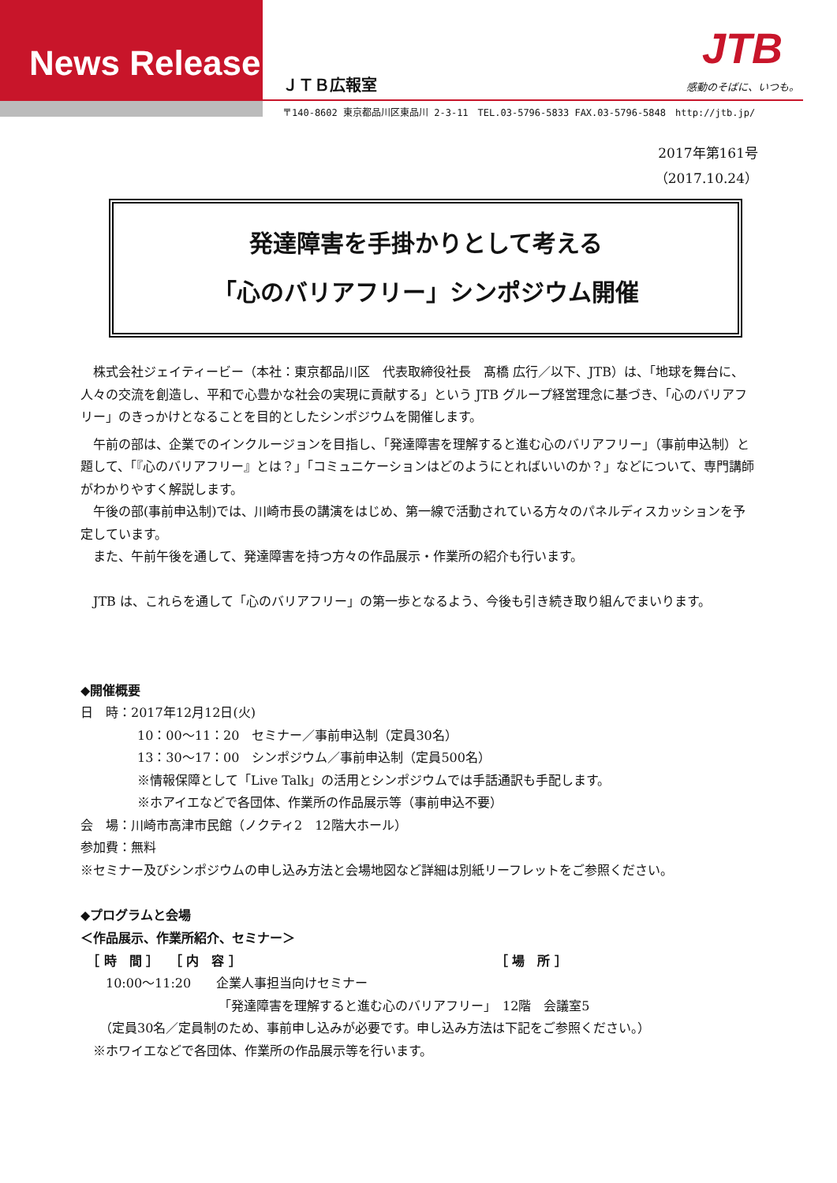News Release ＪＴＢ広報室
JTB
感動のそばに、いつも。
〒140-8602 東京都品川区東品川 2-3-11　TEL.03-5796-5833 FAX.03-5796-5848　http://jtb.jp/
2017年第161号
（2017.10.24）
発達障害を手掛かりとして考える
「心のバリアフリー」シンポジウム開催
　株式会社ジェイティービー（本社：東京都品川区　代表取締役社長　髙橋 広行／以下、JTB）は、「地球を舞台に、人々の交流を創造し、平和で心豊かな社会の実現に貢献する」という JTB グループ経営理念に基づき、「心のバリアフリー」のきっかけとなることを目的としたシンポジウムを開催します。
　午前の部は、企業でのインクルージョンを目指し、「発達障害を理解すると進む心のバリアフリー」（事前申込制）と題して、「『心のバリアフリー』とは？」「コミュニケーションはどのようにとればいいのか？」などについて、専門講師がわかりやすく解説します。
　午後の部(事前申込制)では、川崎市長の講演をはじめ、第一線で活動されている方々のパネルディスカッションを予定しています。
　また、午前午後を通して、発達障害を持つ方々の作品展示・作業所の紹介も行います。
　JTB は、これらを通して「心のバリアフリー」の第一歩となるよう、今後も引き続き取り組んでまいります。
◆開催概要
日　時：2017年12月12日(火)
10：00～11：20　セミナー／事前申込制（定員30名）
13：30～17：00　シンポジウム／事前申込制（定員500名）
※情報保障として「Live Talk」の活用とシンポジウムでは手話通訳も手配します。
※ホアイエなどで各団体、作業所の作品展示等（事前申込不要）
会　場：川崎市高津市民館（ノクティ2　12階大ホール）
参加費：無料
※セミナー及びシンポジウムの申し込み方法と会場地図など詳細は別紙リーフレットをご参照ください。
◆プログラムと会場
＜作品展示、作業所紹介、セミナー＞
　［ 時　間 ］　 ［ 内　容 ］ ［ 場　所 ］
　　10:00～11:20　　企業人事担当向けセミナー
「発達障害を理解すると進む心のバリアフリー」　12階　会議室5
　　（定員30名／定員制のため、事前申し込みが必要です。申し込み方法は下記をご参照ください。）
　※ホワイエなどで各団体、作業所の作品展示等を行います。